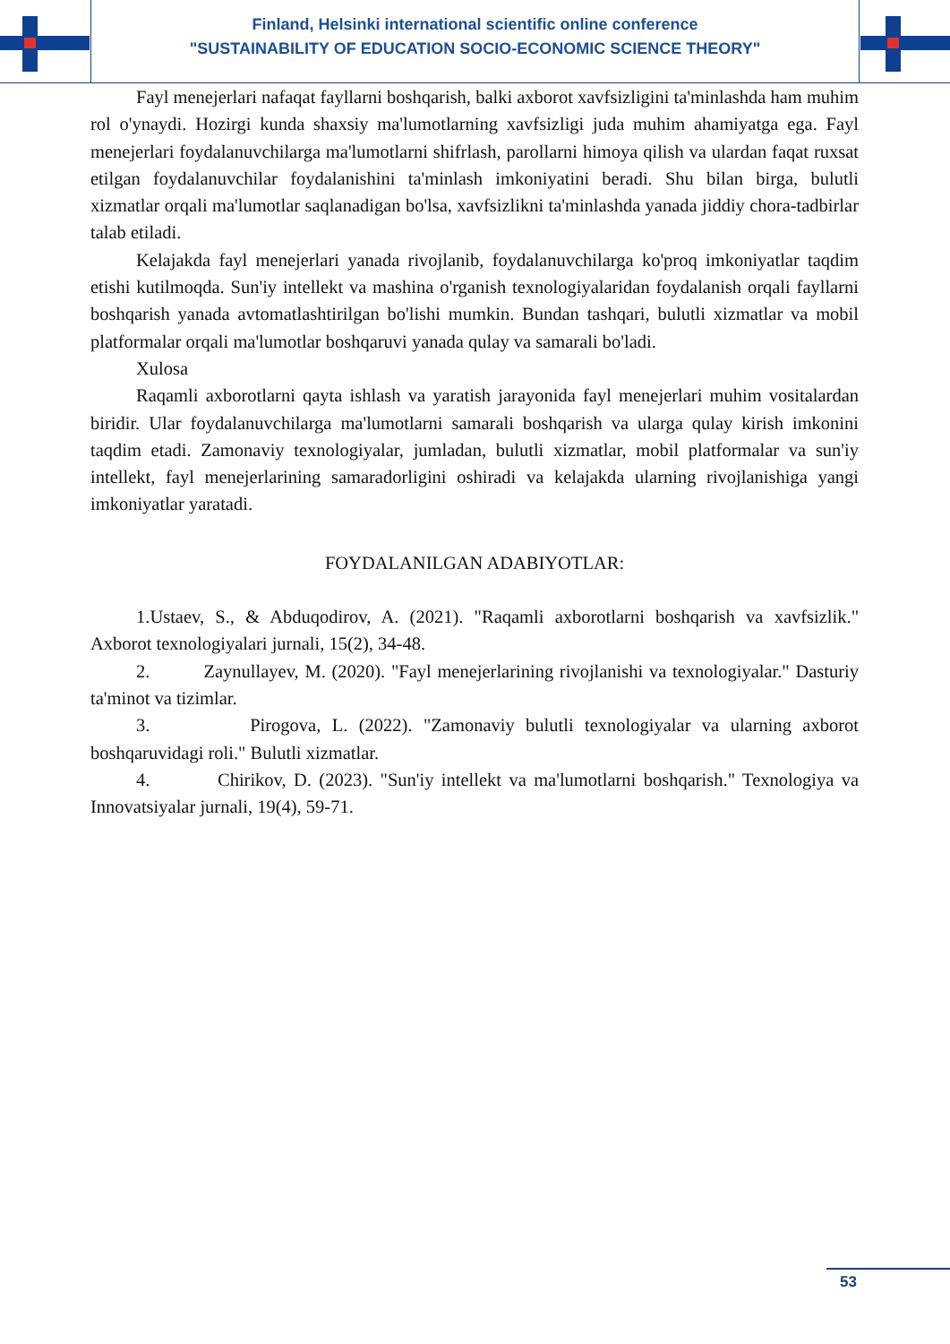Finland, Helsinki international scientific online conference
"SUSTAINABILITY OF EDUCATION SOCIO-ECONOMIC SCIENCE THEORY"
Fayl menejerlari nafaqat fayllarni boshqarish, balki axborot xavfsizligini ta'minlashda ham muhim rol o'ynaydi. Hozirgi kunda shaxsiy ma'lumotlarning xavfsizligi juda muhim ahamiyatga ega. Fayl menejerlari foydalanuvchilarga ma'lumotlarni shifrlash, parollarni himoya qilish va ulardan faqat ruxsat etilgan foydalanuvchilar foydalanishini ta'minlash imkoniyatini beradi. Shu bilan birga, bulutli xizmatlar orqali ma'lumotlar saqlanadigan bo'lsa, xavfsizlikni ta'minlashda yanada jiddiy chora-tadbirlar talab etiladi.
Kelajakda fayl menejerlari yanada rivojlanib, foydalanuvchilarga ko'proq imkoniyatlar taqdim etishi kutilmoqda. Sun'iy intellekt va mashina o'rganish texnologiyalaridan foydalanish orqali fayllarni boshqarish yanada avtomatlashtirilgan bo'lishi mumkin. Bundan tashqari, bulutli xizmatlar va mobil platformalar orqali ma'lumotlar boshqaruvi yanada qulay va samarali bo'ladi.
Xulosa
Raqamli axborotlarni qayta ishlash va yaratish jarayonida fayl menejerlari muhim vositalardan biridir. Ular foydalanuvchilarga ma'lumotlarni samarali boshqarish va ularga qulay kirish imkonini taqdim etadi. Zamonaviy texnologiyalar, jumladan, bulutli xizmatlar, mobil platformalar va sun'iy intellekt, fayl menejerlarining samaradorligini oshiradi va kelajakda ularning rivojlanishiga yangi imkoniyatlar yaratadi.
FOYDALANILGAN ADABIYOTLAR:
1.Ustaev, S., & Abduqodirov, A. (2021). "Raqamli axborotlarni boshqarish va xavfsizlik." Axborot texnologiyalari jurnali, 15(2), 34-48.
2. Zaynullayev, M. (2020). "Fayl menejerlarining rivojlanishi va texnologiyalar." Dasturiy ta'minot va tizimlar.
3. Pirogova, L. (2022). "Zamonaviy bulutli texnologiyalar va ularning axborot boshqaruvidagi roli." Bulutli xizmatlar.
4. Chirikov, D. (2023). "Sun'iy intellekt va ma'lumotlarni boshqarish." Texnologiya va Innovatsiyalar jurnali, 19(4), 59-71.
53